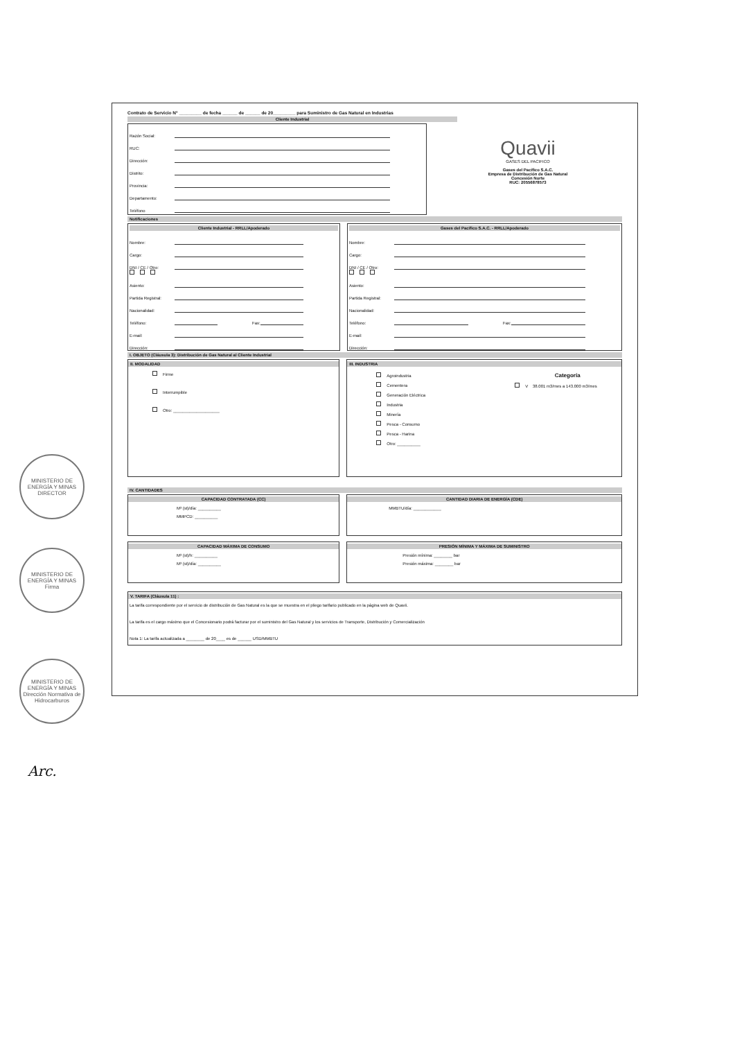Contrato de Servicio N° _________ de fecha ______ de ______ de 20_________ para Suministro de Gas Natural en Industrias
Cliente Industrial
Razón Social:
RUC:
Dirección:
Distrito:
Provincia:
Departamento:
Teléfono
Quavii
GASES DEL PACIFICO
Gases del Pacifico S.A.C.
Empresa de Distribución de Gas Natural
Concesión Norte
RUC: 20556878573
Notificaciones
Cliente Industrial - RRLL/Apoderado
Nombre:
Cargo:
DNI / CE / Otro:
Asiento:
Partida Registral:
Nacionalidad:
Teléfono: Fax:
E-mail:
Dirección:
Gases del Pacifico S.A.C. - RRLL/Apoderado
Nombre:
Cargo:
DNI / CE / Otro:
Asiento:
Partida Registral:
Nacionalidad:
Teléfono: Fax:
E-mail:
Dirección:
I. OBJETO (Cláusula 3): Distribución de Gas Natural al Cliente Industrial
II. MODALIDAD
Firme
Interrumpible
Otro: ____________________
III. INDUSTRIA
Agroindustria
Cementera
Generación Eléctrica
Industria
Minería
Pesca - Consumo
Pesca - Harina
Otro: __________
Categoría
V 38.001 m3/mes a 143.000 m3/mes
IV. CANTIDADES
CAPACIDAD CONTRATADA (CC)
M³ (st)/día: __________
MMPCD: __________
CANTIDAD DIARIA DE ENERGÍA (CDE)
MMBTU/día: ____________
CAPACIDAD MÁXIMA DE CONSUMO
M³ (st)/h: __________
M³ (st)/día: __________
PRESIÓN MÍNIMA Y MÁXIMA DE SUMINISTRO
Presión mínima: ________ bar
Presión máxima: ________ bar
V. TARIFA (Cláusula 11) :
La tarifa correspondiente por el servicio de distribución de Gas Natural es la que se muestra en el pliego tarifario publicado en la página web de Quavii.
La tarifa es el cargo máximo que el Concesionario podrá facturar por el suministro del Gas Natural y los servicios de Transporte, Distribución y Comercialización
Nota 1: La tarifa actualizada a ________ de 20____ es de ______ USD/MMBTU
MINISTERIO DE ENERGÍA Y MINAS
DIRECTOR
MINISTERIO DE ENERGÍA Y MINAS
Firma
MINISTERIO DE ENERGÍA Y MINAS
Dirección Normativa de Hidrocarburos
Arc.